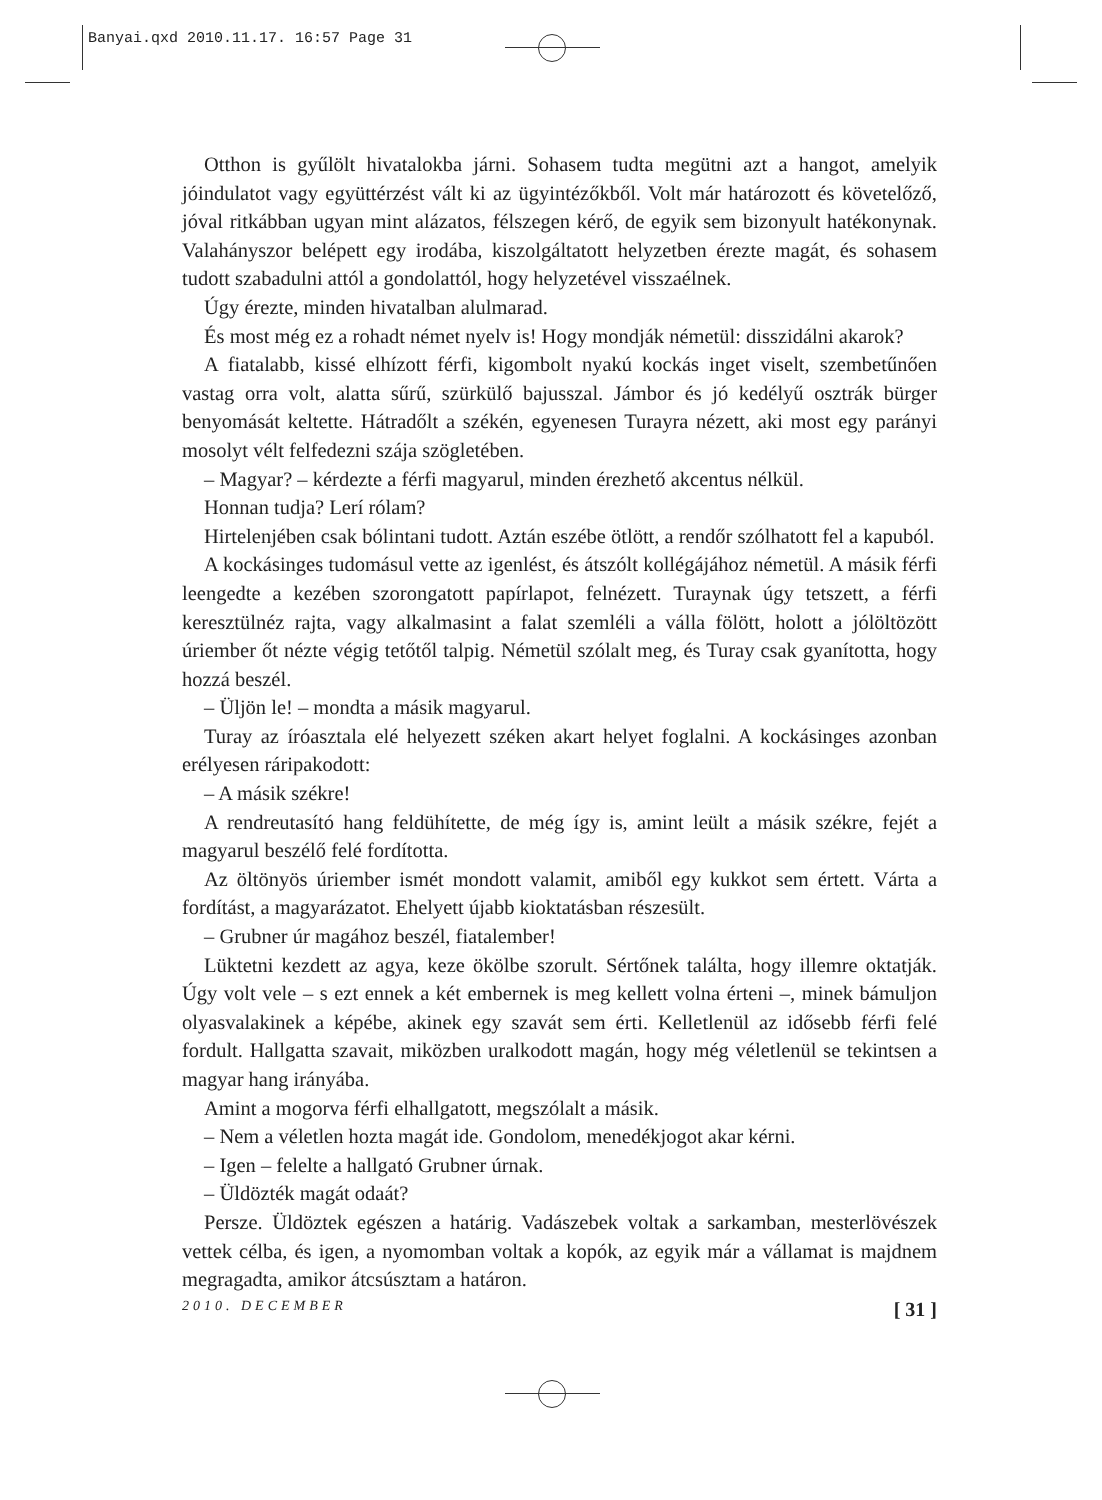Banyai.qxd 2010.11.17. 16:57 Page 31
Otthon is gyűlölt hivatalokba járni. Sohasem tudta megütni azt a hangot, amelyik jóindulatot vagy együttérzést vált ki az ügyintézőkből. Volt már határozott és követelőző, jóval ritkábban ugyan mint alázatos, félszegen kérő, de egyik sem bizonyult hatékonynak. Valahányszor belépett egy irodába, kiszolgáltatott helyzetben érezte magát, és sohasem tudott szabadulni attól a gondolattól, hogy helyzetével visszaélnek.
Úgy érezte, minden hivatalban alulmarad.
És most még ez a rohadt német nyelv is! Hogy mondják németül: disszidálni akarok?
A fiatalabb, kissé elhízott férfi, kigombolt nyakú kockás inget viselt, szembetűnően vastag orra volt, alatta sűrű, szürkülő bajusszal. Jámbor és jó kedélyű osztrák bürger benyomását keltette. Hátradőlt a székén, egyenesen Turayra nézett, aki most egy parányi mosolyt vélt felfedezni szája szögletében.
– Magyar? – kérdezte a férfi magyarul, minden érezhető akcentus nélkül.
Honnan tudja? Lerí rólam?
Hirtelenjében csak bólintani tudott. Aztán eszébe ötlött, a rendőr szólhatott fel a kapuból.
A kockásinges tudomásul vette az igenlést, és átszólt kollégájához németül. A másik férfi leengedte a kezében szorongatott papírlapot, felnézett. Turaynak úgy tetszett, a férfi keresztülnéz rajta, vagy alkalmasint a falat szemléli a válla fölött, holott a jólöltözött úriember őt nézte végig tetőtől talpig. Németül szólalt meg, és Turay csak gyanította, hogy hozzá beszél.
– Üljön le! – mondta a másik magyarul.
Turay az íróasztala elé helyezett széken akart helyet foglalni. A kockásinges azonban erélyesen ráripakodott:
– A másik székre!
A rendreutasító hang feldühítette, de még így is, amint leült a másik székre, fejét a magyarul beszélő felé fordította.
Az öltönyös úriember ismét mondott valamit, amiből egy kukkot sem értett. Várta a fordítást, a magyarázatot. Ehelyett újabb kioktatásban részesült.
– Grubner úr magához beszél, fiatalember!
Lüktetni kezdett az agya, keze ökölbe szorult. Sértőnek találta, hogy illemre oktatják. Úgy volt vele – s ezt ennek a két embernek is meg kellett volna érteni –, minek bámuljon olyasvalakinek a képébe, akinek egy szavát sem érti. Kelletlenül az idősebb férfi felé fordult. Hallgatta szavait, miközben uralkodott magán, hogy még véletlenül se tekintsen a magyar hang irányába.
Amint a mogorva férfi elhallgatott, megszólalt a másik.
– Nem a véletlen hozta magát ide. Gondolom, menedékjogot akar kérni.
– Igen – felelte a hallgató Grubner úrnak.
– Üldözték magát odaát?
Persze. Üldöztek egészen a határig. Vadászebek voltak a sarkamban, mesterlövészek vettek célba, és igen, a nyomomban voltak a kopók, az egyik már a vállamat is majdnem megragadta, amikor átcsúsztam a határon.
2010. DECEMBER [ 31 ]